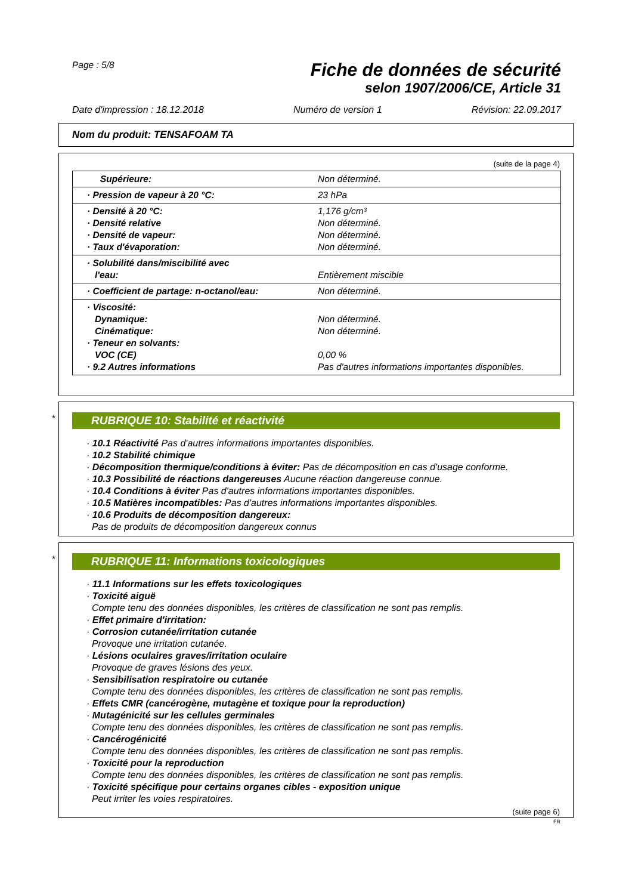Page : 5/8
Fiche de données de sécurité
selon 1907/2006/CE, Article 31
Date d'impression : 18.12.2018 Numéro de version 1 Révision: 22.09.2017
Nom du produit: TENSAFOAM TA
(suite de la page 4)
| Supérieure: | Non déterminé. |
| · Pression de vapeur à 20 °C: | 23 hPa |
| · Densité à 20 °C: · Densité relative · Densité de vapeur: · Taux d'évaporation: | 1,176 g/cm³ Non déterminé. Non déterminé. Non déterminé. |
| · Solubilité dans/miscibilité avec l'eau: | Entièrement miscible |
| · Coefficient de partage: n-octanol/eau: | Non déterminé. |
| · Viscosité: Dynamique: Cinématique: · Teneur en solvants: VOC (CE) · 9.2 Autres informations | Non déterminé. Non déterminé. 0,00 % Pas d'autres informations importantes disponibles. |
*
RUBRIQUE 10: Stabilité et réactivité
· 10.1 Réactivité Pas d'autres informations importantes disponibles.
· 10.2 Stabilité chimique
· Décomposition thermique/conditions à éviter: Pas de décomposition en cas d'usage conforme.
· 10.3 Possibilité de réactions dangereuses Aucune réaction dangereuse connue.
· 10.4 Conditions à éviter Pas d'autres informations importantes disponibles.
· 10.5 Matières incompatibles: Pas d'autres informations importantes disponibles.
· 10.6 Produits de décomposition dangereux:
Pas de produits de décomposition dangereux connus
*
RUBRIQUE 11: Informations toxicologiques
· 11.1 Informations sur les effets toxicologiques
· Toxicité aiguë
Compte tenu des données disponibles, les critères de classification ne sont pas remplis.
· Effet primaire d'irritation:
· Corrosion cutanée/irritation cutanée
Provoque une irritation cutanée.
· Lésions oculaires graves/irritation oculaire
Provoque de graves lésions des yeux.
· Sensibilisation respiratoire ou cutanée
Compte tenu des données disponibles, les critères de classification ne sont pas remplis.
· Effets CMR (cancérogène, mutagène et toxique pour la reproduction)
· Mutagénicité sur les cellules germinales
Compte tenu des données disponibles, les critères de classification ne sont pas remplis.
· Cancérogénicité
Compte tenu des données disponibles, les critères de classification ne sont pas remplis.
· Toxicité pour la reproduction
Compte tenu des données disponibles, les critères de classification ne sont pas remplis.
· Toxicité spécifique pour certains organes cibles - exposition unique
Peut irriter les voies respiratoires.
(suite page 6)
FR